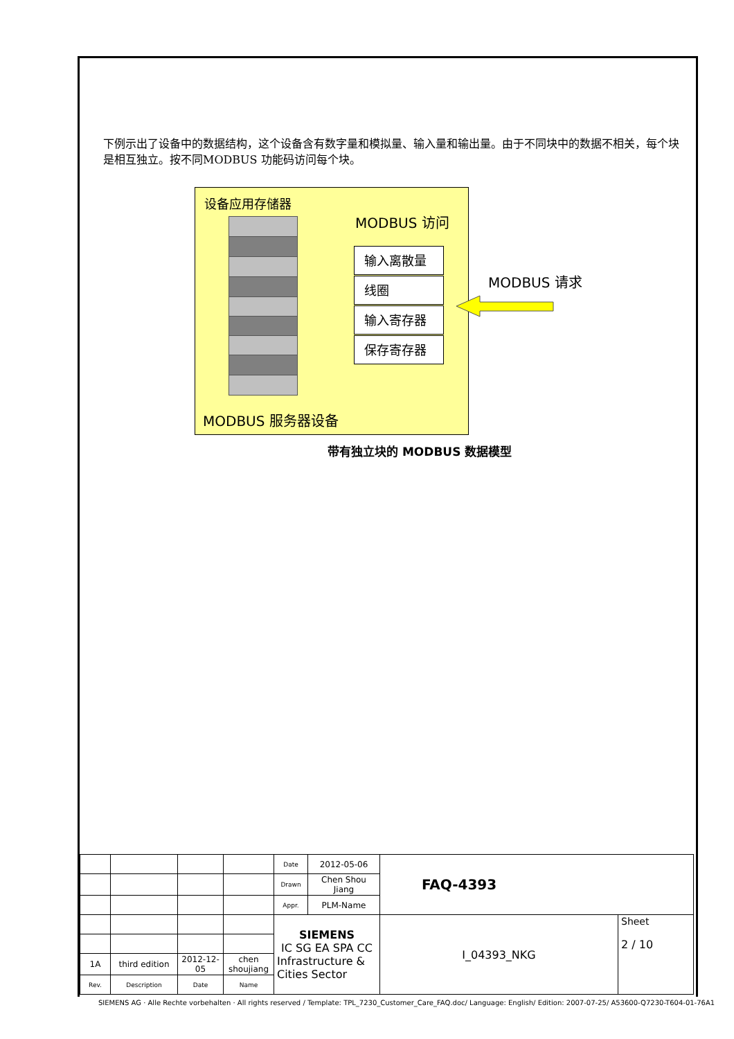下例示出了设备中的数据结构，这个设备含有数字量和模拟量、输入量和输出量。由于不同块中的数据不相关，每个块是相互独立。按不同MODBUS 功能码访问每个块。
设备应用存储器
MODBUS 访问
输入离散量
线圈
输入寄存器
保存寄存器
MODBUS 请求
MODBUS 服务器设备
带有独立块的 MODBUS 数据模型
| | | | | Date | 2012-05-06 | FAQ-4393 | |
| | | | | Drawn | Chen Shou Jiang | | |
| | | | | Appr. | PLM-Name | | |
| | | | | SIEMENS IC SG EA SPA CC Infrastructure & Cities Sector | | I_04393_NKG | Sheet 2 / 10 |
| 1A | third edition | 2012-12-05 | chen shoujiang | | | | |
| Rev. | Description | Date | Name | | | | |
SIEMENS AG · Alle Rechte vorbehalten · All rights reserved / Template: TPL_7230_Customer_Care_FAQ.doc/ Language: English/ Edition: 2007-07-25/ A53600-Q7230-T604-01-76A1